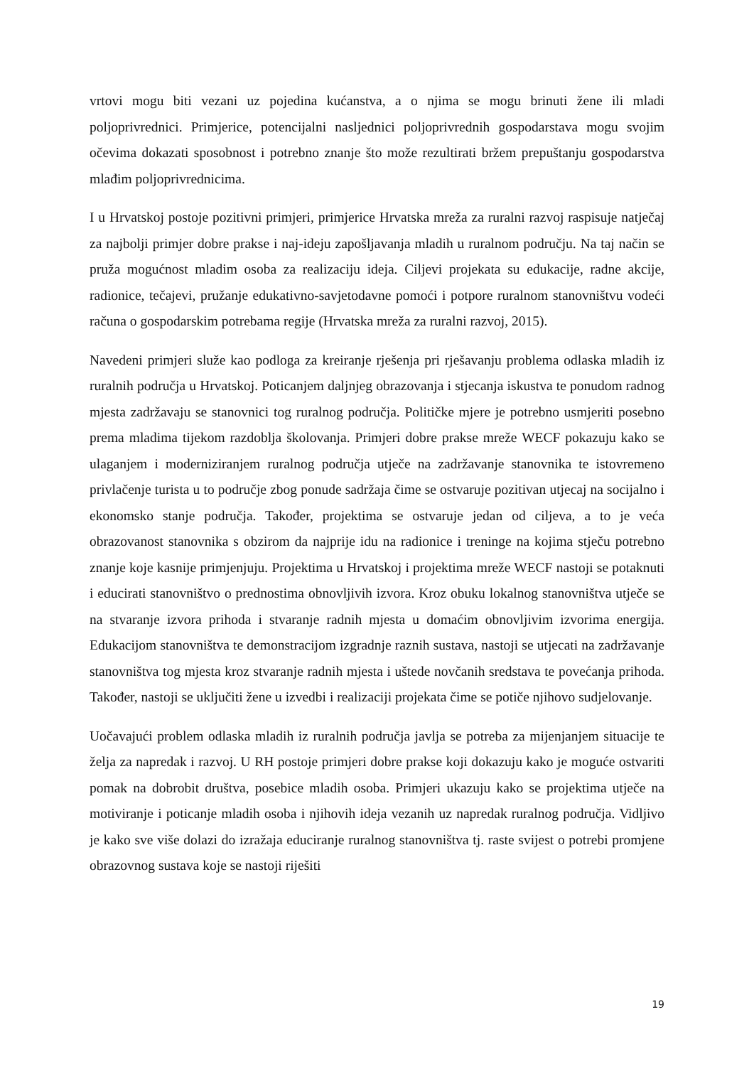vrtovi mogu biti vezani uz pojedina kućanstva, a o njima se mogu brinuti žene ili mladi poljoprivrednici. Primjerice, potencijalni nasljednici poljoprivrednih gospodarstava mogu svojim očevima dokazati sposobnost i potrebno znanje što može rezultirati bržem prepuštanju gospodarstva mlađim poljoprivrednicima.
I u Hrvatskoj postoje pozitivni primjeri, primjerice Hrvatska mreža za ruralni razvoj raspisuje natječaj za najbolji primjer dobre prakse i naj-ideju zapošljavanja mladih u ruralnom području. Na taj način se pruža mogućnost mladim osoba za realizaciju ideja. Ciljevi projekata su edukacije, radne akcije, radionice, tečajevi, pružanje edukativno-savjetodavne pomoći i potpore ruralnom stanovništvu vodeći računa o gospodarskim potrebama regije (Hrvatska mreža za ruralni razvoj, 2015).
Navedeni primjeri služe kao podloga za kreiranje rješenja pri rješavanju problema odlaska mladih iz ruralnih područja u Hrvatskoj. Poticanjem daljnjeg obrazovanja i stjecanja iskustva te ponudom radnog mjesta zadržavaju se stanovnici tog ruralnog područja. Političke mjere je potrebno usmjeriti posebno prema mladima tijekom razdoblja školovanja. Primjeri dobre prakse mreže WECF pokazuju kako se ulaganjem i moderniziranjem ruralnog područja utječe na zadržavanje stanovnika te istovremeno privlačenje turista u to područje zbog ponude sadržaja čime se ostvaruje pozitivan utjecaj na socijalno i ekonomsko stanje područja. Također, projektima se ostvaruje jedan od ciljeva, a to je veća obrazovanost stanovnika s obzirom da najprije idu na radionice i treninge na kojima stječu potrebno znanje koje kasnije primjenjuju. Projektima u Hrvatskoj i projektima mreže WECF nastoji se potaknuti i educirati stanovništvo o prednostima obnovljivih izvora. Kroz obuku lokalnog stanovništva utječe se na stvaranje izvora prihoda i stvaranje radnih mjesta u domaćim obnovljivim izvorima energija. Edukacijom stanovništva te demonstracijom izgradnje raznih sustava, nastoji se utjecati na zadržavanje stanovništva tog mjesta kroz stvaranje radnih mjesta i uštede novčanih sredstava te povećanja prihoda. Također, nastoji se uključiti žene u izvedbi i realizaciji projekata čime se potiče njihovo sudjelovanje.
Uočavajući problem odlaska mladih iz ruralnih područja javlja se potreba za mijenjanjem situacije te želja za napredak i razvoj. U RH postoje primjeri dobre prakse koji dokazuju kako je moguće ostvariti pomak na dobrobit društva, posebice mladih osoba. Primjeri ukazuju kako se projektima utječe na motiviranje i poticanje mladih osoba i njihovih ideja vezanih uz napredak ruralnog područja. Vidljivo je kako sve više dolazi do izražaja educiranje ruralnog stanovništva tj. raste svijest o potrebi promjene obrazovnog sustava koje se nastoji riješiti
19